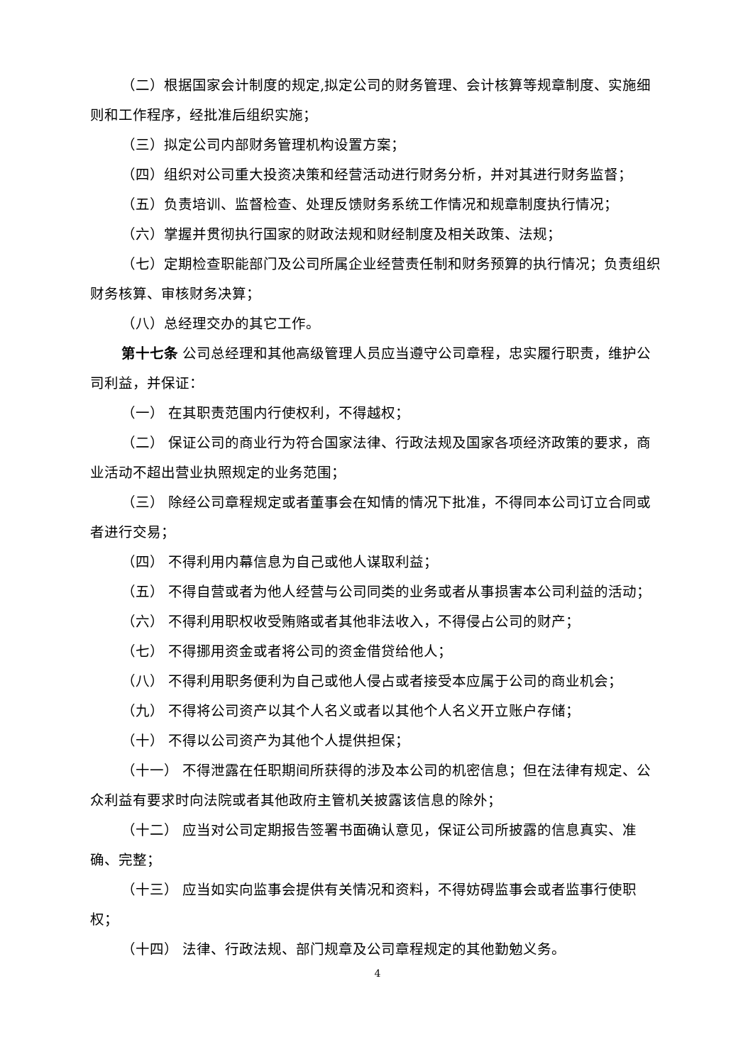（二）根据国家会计制度的规定,拟定公司的财务管理、会计核算等规章制度、实施细则和工作程序，经批准后组织实施；
（三）拟定公司内部财务管理机构设置方案；
（四）组织对公司重大投资决策和经营活动进行财务分析，并对其进行财务监督；
（五）负责培训、监督检查、处理反馈财务系统工作情况和规章制度执行情况；
（六）掌握并贯彻执行国家的财政法规和财经制度及相关政策、法规；
（七）定期检查职能部门及公司所属企业经营责任制和财务预算的执行情况；负责组织财务核算、审核财务决算；
（八）总经理交办的其它工作。
第十七条 公司总经理和其他高级管理人员应当遵守公司章程，忠实履行职责，维护公司利益，并保证：
（一） 在其职责范围内行使权利，不得越权；
（二） 保证公司的商业行为符合国家法律、行政法规及国家各项经济政策的要求，商业活动不超出营业执照规定的业务范围；
（三） 除经公司章程规定或者董事会在知情的情况下批准，不得同本公司订立合同或者进行交易；
（四） 不得利用内幕信息为自己或他人谋取利益；
（五） 不得自营或者为他人经营与公司同类的业务或者从事损害本公司利益的活动；
（六） 不得利用职权收受贿赂或者其他非法收入，不得侵占公司的财产；
（七） 不得挪用资金或者将公司的资金借贷给他人；
（八） 不得利用职务便利为自己或他人侵占或者接受本应属于公司的商业机会；
（九） 不得将公司资产以其个人名义或者以其他个人名义开立账户存储；
（十） 不得以公司资产为其他个人提供担保；
（十一） 不得泄露在任职期间所获得的涉及本公司的机密信息；但在法律有规定、公众利益有要求时向法院或者其他政府主管机关披露该信息的除外；
（十二） 应当对公司定期报告签署书面确认意见，保证公司所披露的信息真实、准确、完整；
（十三） 应当如实向监事会提供有关情况和资料，不得妨碍监事会或者监事行使职权；
（十四） 法律、行政法规、部门规章及公司章程规定的其他勤勉义务。
4